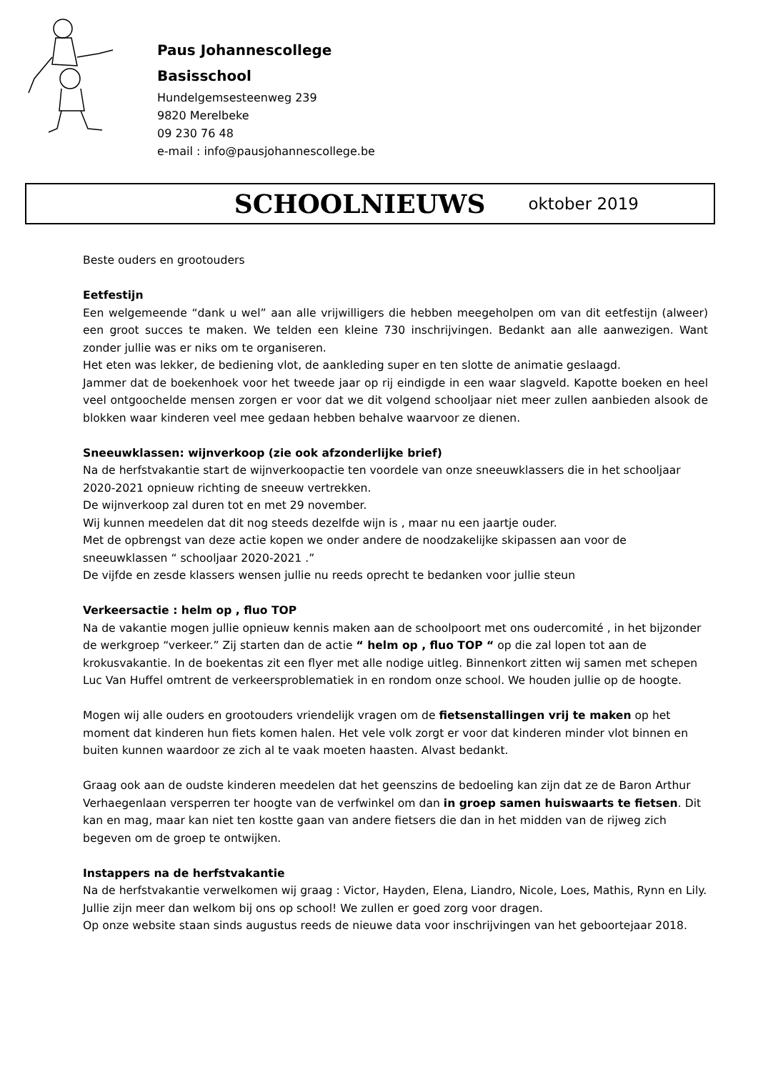Paus Johannescollege
Basisschool
Hundelgemsesteenweg 239
9820 Merelbeke
09 230 76 48
e-mail : info@pausjohannescollege.be
SCHOOLNIEUWS oktober 2019
Beste ouders en grootouders
Eetfestijn
Een welgemeende “dank u wel” aan alle vrijwilligers die hebben meegeholpen om van dit eetfestijn (alweer) een groot succes te maken. We telden een kleine 730 inschrijvingen. Bedankt aan alle aanwezigen. Want zonder jullie was er niks om te organiseren.
Het eten was lekker, de bediening vlot, de aankleding super en ten slotte de animatie geslaagd.
Jammer dat de boekenhoek voor het tweede jaar op rij eindigde in een waar slagveld. Kapotte boeken en heel veel ontgoochelde mensen zorgen er voor dat we dit volgend schooljaar niet meer zullen aanbieden alsook de blokken waar kinderen veel mee gedaan hebben behalve waarvoor ze dienen.
Sneeuwklassen: wijnverkoop (zie ook afzonderlijke brief)
Na de herfstvakantie start de wijnverkoopactie ten voordele van onze sneeuwklassers die in het schooljaar 2020-2021 opnieuw richting de sneeuw vertrekken.
De wijnverkoop zal duren tot en met 29 november.
Wij kunnen meedelen dat dit nog steeds dezelfde wijn is , maar nu een jaartje ouder.
Met de opbrengst van deze actie kopen we onder andere de noodzakelijke skipassen aan voor de sneeuwklassen “ schooljaar 2020-2021 .”
De vijfde en zesde klassers wensen jullie nu reeds oprecht te bedanken voor jullie steun
Verkeersactie : helm op , fluo TOP
Na de vakantie mogen jullie opnieuw kennis maken aan de schoolpoort met ons oudercomité , in het bijzonder de werkgroep “verkeer.” Zij starten dan de actie “ helm op , fluo TOP “ op die zal lopen tot aan de krokusvakantie. In de boekentas zit een flyer met alle nodige uitleg. Binnenkort zitten wij samen met schepen Luc Van Huffel omtrent de verkeersproblematiek in en rondom onze school. We houden jullie op de hoogte.
Mogen wij alle ouders en grootouders vriendelijk vragen om de fietsenstallingen vrij te maken op het moment dat kinderen hun fiets komen halen. Het vele volk zorgt er voor dat kinderen minder vlot binnen en buiten kunnen waardoor ze zich al te vaak moeten haasten. Alvast bedankt.
Graag ook aan de oudste kinderen meedelen dat het geenszins de bedoeling kan zijn dat ze de Baron Arthur Verhaegenlaan versperren ter hoogte van de verfwinkel om dan in groep samen huiswaarts te fietsen. Dit kan en mag, maar kan niet ten kostte gaan van andere fietsers die dan in het midden van de rijweg zich begeven om de groep te ontwijken.
Instappers na de herfstvakantie
Na de herfstvakantie verwelkomen wij graag : Victor, Hayden, Elena, Liandro, Nicole, Loes, Mathis, Rynn en Lily. Jullie zijn meer dan welkom bij ons op school! We zullen er goed zorg voor dragen.
Op onze website staan sinds augustus reeds de nieuwe data voor inschrijvingen van het geboortejaar 2018.